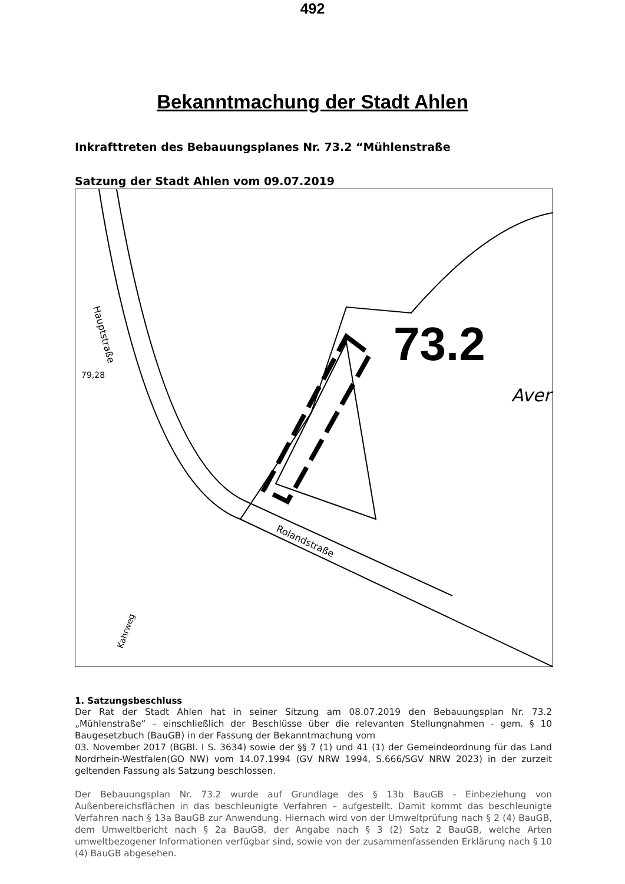492
Bekanntmachung der Stadt Ahlen
Inkrafttreten des Bebauungsplanes Nr. 73.2 “Mühlenstraße
Satzung der Stadt Ahlen vom 09.07.2019
73.2
Hauptstraße
Rolandstraße
Kahrweg
Averl
79,28
1. Satzungsbeschluss
Der Rat der Stadt Ahlen hat in seiner Sitzung am 08.07.2019 den Bebauungsplan Nr. 73.2 „Mühlenstraße“ – einschließlich der Beschlüsse über die relevanten Stellungnahmen - gem. § 10 Baugesetzbuch (BauGB) in der Fassung der Bekanntmachung vom
03. November 2017 (BGBl. I S. 3634) sowie der §§ 7 (1) und 41 (1) der Gemeindeordnung für das Land Nordrhein-Westfalen(GO NW) vom 14.07.1994 (GV NRW 1994, S.666/SGV NRW 2023) in der zurzeit geltenden Fassung als Satzung beschlossen.
Der Bebauungsplan Nr. 73.2 wurde auf Grundlage des § 13b BauGB - Einbeziehung von Außenbereichsflächen in das beschleunigte Verfahren – aufgestellt. Damit kommt das beschleunigte Verfahren nach § 13a BauGB zur Anwendung. Hiernach wird von der Umweltprüfung nach § 2 (4) BauGB, dem Umweltbericht nach § 2a BauGB, der Angabe nach § 3 (2) Satz 2 BauGB, welche Arten umweltbezogener Informationen verfügbar sind, sowie von der zusammenfassenden Erklärung nach § 10 (4) BauGB abgesehen.